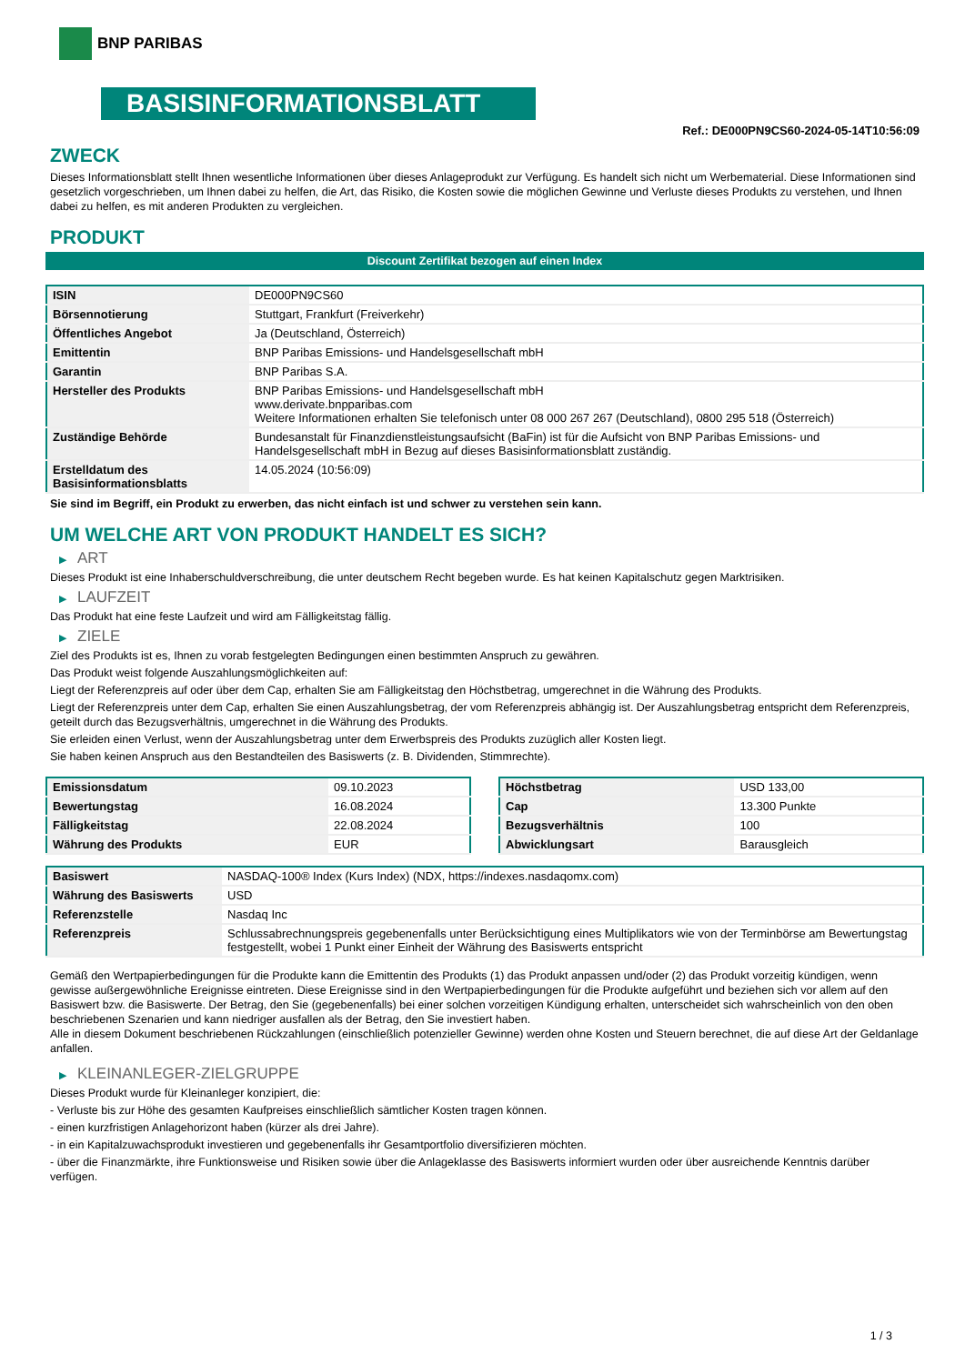BNP PARIBAS
BASISINFORMATIONSBLATT
Ref.: DE000PN9CS60-2024-05-14T10:56:09
ZWECK
Dieses Informationsblatt stellt Ihnen wesentliche Informationen über dieses Anlageprodukt zur Verfügung. Es handelt sich nicht um Werbematerial. Diese Informationen sind gesetzlich vorgeschrieben, um Ihnen dabei zu helfen, die Art, das Risiko, die Kosten sowie die möglichen Gewinne und Verluste dieses Produkts zu verstehen, und Ihnen dabei zu helfen, es mit anderen Produkten zu vergleichen.
PRODUKT
Discount Zertifikat bezogen auf einen Index
| ISIN | DE000PN9CS60 |
| Börsennotierung | Stuttgart, Frankfurt (Freiverkehr) |
| Öffentliches Angebot | Ja (Deutschland, Österreich) |
| Emittentin | BNP Paribas Emissions- und Handelsgesellschaft mbH |
| Garantin | BNP Paribas S.A. |
| Hersteller des Produkts | BNP Paribas Emissions- und Handelsgesellschaft mbH www.derivate.bnpparibas.com Weitere Informationen erhalten Sie telefonisch unter 08 000 267 267 (Deutschland), 0800 295 518 (Österreich) |
| Zuständige Behörde | Bundesanstalt für Finanzdienstleistungsaufsicht (BaFin) ist für die Aufsicht von BNP Paribas Emissions- und Handelsgesellschaft mbH in Bezug auf dieses Basisinformationsblatt zuständig. |
| Erstelldatum des Basisinformationsblatts | 14.05.2024 (10:56:09) |
Sie sind im Begriff, ein Produkt zu erwerben, das nicht einfach ist und schwer zu verstehen sein kann.
UM WELCHE ART VON PRODUKT HANDELT ES SICH?
▶ ART
Dieses Produkt ist eine Inhaberschuldverschreibung, die unter deutschem Recht begeben wurde. Es hat keinen Kapitalschutz gegen Marktrisiken.
▶ LAUFZEIT
Das Produkt hat eine feste Laufzeit und wird am Fälligkeitstag fällig.
▶ ZIELE
Ziel des Produkts ist es, Ihnen zu vorab festgelegten Bedingungen einen bestimmten Anspruch zu gewähren.
Das Produkt weist folgende Auszahlungsmöglichkeiten auf:
Liegt der Referenzpreis auf oder über dem Cap, erhalten Sie am Fälligkeitstag den Höchstbetrag, umgerechnet in die Währung des Produkts.
Liegt der Referenzpreis unter dem Cap, erhalten Sie einen Auszahlungsbetrag, der vom Referenzpreis abhängig ist. Der Auszahlungsbetrag entspricht dem Referenzpreis, geteilt durch das Bezugsverhältnis, umgerechnet in die Währung des Produkts.
Sie erleiden einen Verlust, wenn der Auszahlungsbetrag unter dem Erwerbspreis des Produkts zuzüglich aller Kosten liegt.
Sie haben keinen Anspruch aus den Bestandteilen des Basiswerts (z. B. Dividenden, Stimmrechte).
| Emissionsdatum | 09.10.2023 |
| Bewertungstag | 16.08.2024 |
| Fälligkeitstag | 22.08.2024 |
| Währung des Produkts | EUR |
| Höchstbetrag | USD 133,00 |
| Cap | 13.300 Punkte |
| Bezugsverhältnis | 100 |
| Abwicklungsart | Barausgleich |
| Basiswert | NASDAQ-100® Index (Kurs Index) (NDX, https://indexes.nasdaqomx.com) |
| Währung des Basiswerts | USD |
| Referenzstelle | Nasdaq Inc |
| Referenzpreis | Schlussabrechnungspreis gegebenenfalls unter Berücksichtigung eines Multiplikators wie von der Terminbörse am Bewertungstag festgestellt, wobei 1 Punkt einer Einheit der Währung des Basiswerts entspricht |
Gemäß den Wertpapierbedingungen für die Produkte kann die Emittentin des Produkts (1) das Produkt anpassen und/oder (2) das Produkt vorzeitig kündigen, wenn gewisse außergewöhnliche Ereignisse eintreten. Diese Ereignisse sind in den Wertpapierbedingungen für die Produkte aufgeführt und beziehen sich vor allem auf den Basiswert bzw. die Basiswerte. Der Betrag, den Sie (gegebenenfalls) bei einer solchen vorzeitigen Kündigung erhalten, unterscheidet sich wahrscheinlich von den oben beschriebenen Szenarien und kann niedriger ausfallen als der Betrag, den Sie investiert haben.
Alle in diesem Dokument beschriebenen Rückzahlungen (einschließlich potenzieller Gewinne) werden ohne Kosten und Steuern berechnet, die auf diese Art der Geldanlage anfallen.
▶ KLEINANLEGER-ZIELGRUPPE
Dieses Produkt wurde für Kleinanleger konzipiert, die:
- Verluste bis zur Höhe des gesamten Kaufpreises einschließlich sämtlicher Kosten tragen können.
- einen kurzfristigen Anlagehorizont haben (kürzer als drei Jahre).
- in ein Kapitalzuwachsprodukt investieren und gegebenenfalls ihr Gesamtportfolio diversifizieren möchten.
- über die Finanzmärkte, ihre Funktionsweise und Risiken sowie über die Anlageklasse des Basiswerts informiert wurden oder über ausreichende Kenntnis darüber verfügen.
1 / 3